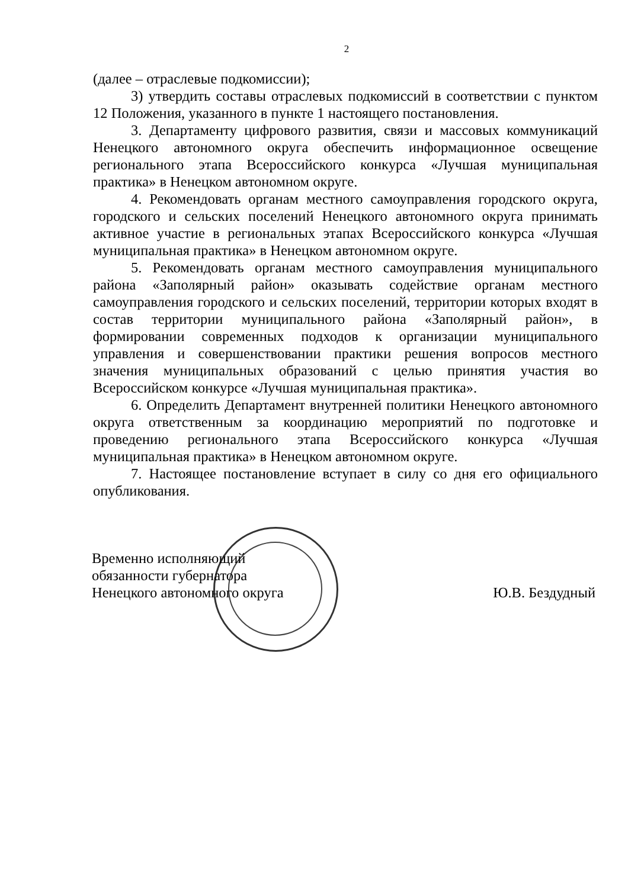2
(далее – отраслевые подкомиссии);
3) утвердить составы отраслевых подкомиссий в соответствии с пунктом 12 Положения, указанного в пункте 1 настоящего постановления.
3. Департаменту цифрового развития, связи и массовых коммуникаций Ненецкого автономного округа обеспечить информационное освещение регионального этапа Всероссийского конкурса «Лучшая муниципальная практика» в Ненецком автономном округе.
4. Рекомендовать органам местного самоуправления городского округа, городского и сельских поселений Ненецкого автономного округа принимать активное участие в региональных этапах Всероссийского конкурса «Лучшая муниципальная практика» в Ненецком автономном округе.
5. Рекомендовать органам местного самоуправления муниципального района «Заполярный район» оказывать содействие органам местного самоуправления городского и сельских поселений, территории которых входят в состав территории муниципального района «Заполярный район», в формировании современных подходов к организации муниципального управления и совершенствовании практики решения вопросов местного значения муниципальных образований с целью принятия участия во Всероссийском конкурсе «Лучшая муниципальная практика».
6. Определить Департамент внутренней политики Ненецкого автономного округа ответственным за координацию мероприятий по подготовке и проведению регионального этапа Всероссийского конкурса «Лучшая муниципальная практика» в Ненецком автономном округе.
7. Настоящее постановление вступает в силу со дня его официального опубликования.
Временно исполняющий
обязанности губернатора
Ненецкого автономного округа
Ю.В. Бездудный